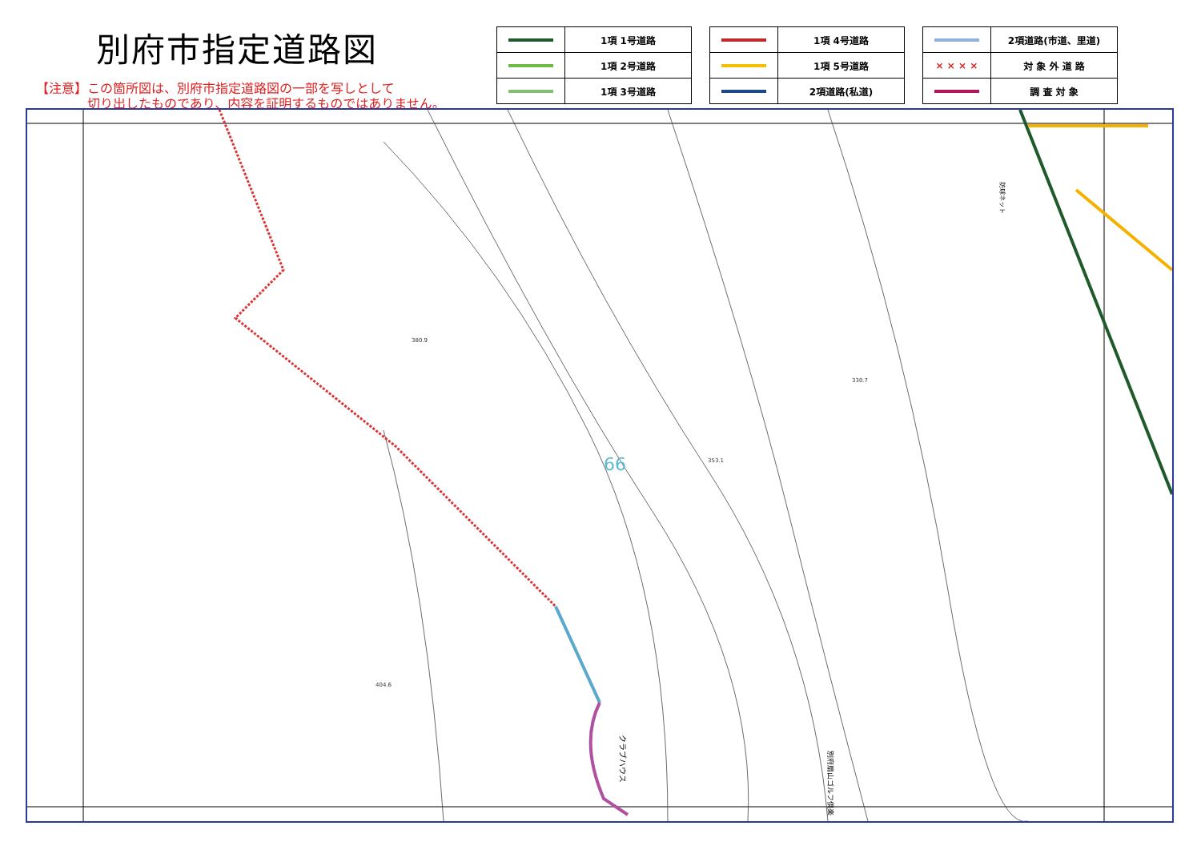別府市指定道路図
【注意】この箇所図は、別府市指定道路図の一部を写しとして
　　　　切り出したものであり、内容を証明するものではありません。
| | 1項 1号道路 |
| | 1項 2号道路 |
| | 1項 3号道路 |
| | 1項 4号道路 |
| | 1項 5号道路 |
| | 2項道路(私道) |
| | 2項道路(市道、里道) |
| × × × × | 対 象 外 道 路 |
| | 調 査 対 象 |
66
380.9
353.1
330.7
404.6
クラブハウス
別府扇山ゴルフ倶楽
防球ネット